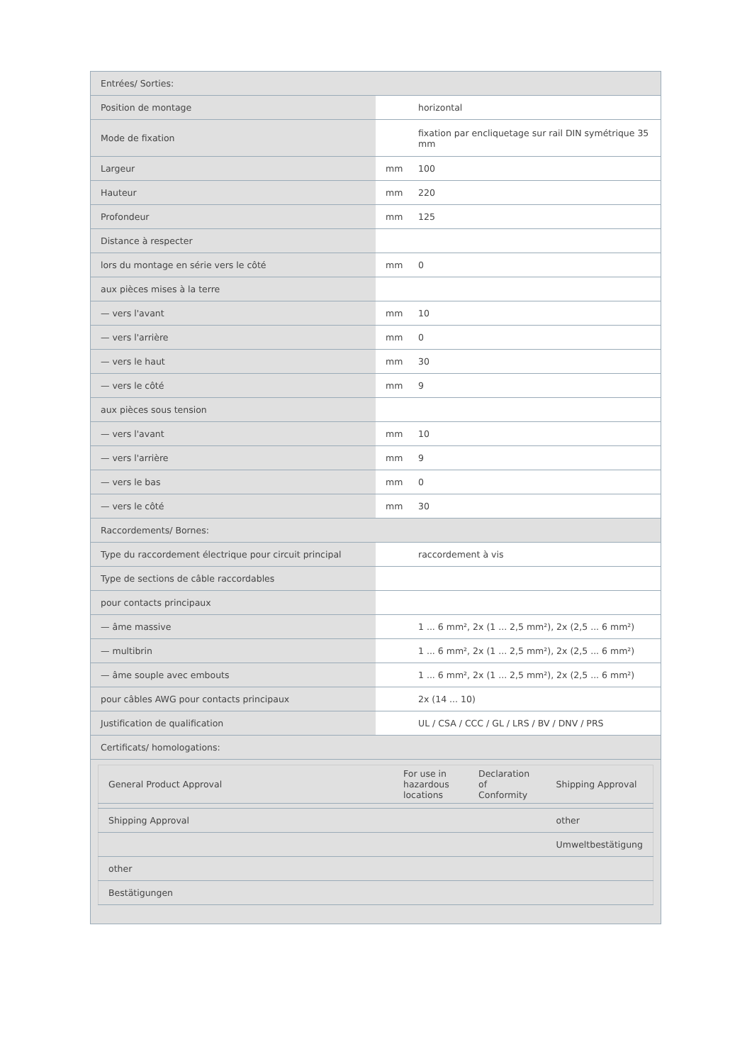| Entrées/ Sorties: | | |
| Position de montage | | horizontal |
| Mode de fixation | | fixation par encliquetage sur rail DIN symétrique 35 mm |
| Largeur | mm | 100 |
| Hauteur | mm | 220 |
| Profondeur | mm | 125 |
| Distance à respecter | | |
| lors du montage en série vers le côté | mm | 0 |
| aux pièces mises à la terre | | |
| — vers l'avant | mm | 10 |
| — vers l'arrière | mm | 0 |
| — vers le haut | mm | 30 |
| — vers le côté | mm | 9 |
| aux pièces sous tension | | |
| — vers l'avant | mm | 10 |
| — vers l'arrière | mm | 9 |
| — vers le bas | mm | 0 |
| — vers le côté | mm | 30 |
| Raccordements/ Bornes: | | |
| Type du raccordement électrique pour circuit principal | | raccordement à vis |
| Type de sections de câble raccordables | | |
| pour contacts principaux | | |
| — âme massive | | 1 ... 6 mm², 2x (1 ... 2,5 mm²), 2x (2,5 ... 6 mm²) |
| — multibrin | | 1 ... 6 mm², 2x (1 ... 2,5 mm²), 2x (2,5 ... 6 mm²) |
| — âme souple avec embouts | | 1 ... 6 mm², 2x (1 ... 2,5 mm²), 2x (2,5 ... 6 mm²) |
| pour câbles AWG pour contacts principaux | | 2x (14 ... 10) |
| Justification de qualification | | UL / CSA / CCC / GL / LRS / BV / DNV / PRS |
| Certificats/ homologations: | | |
| / General Product Approval / For use in hazardous locations / Declaration of Conformity / Shipping Approval / / --- / --- / --- / --- / / Shipping Approval / / / other / / / / / Umweltbestätigung / / other / / / / / Bestätigungen / / / / | | |